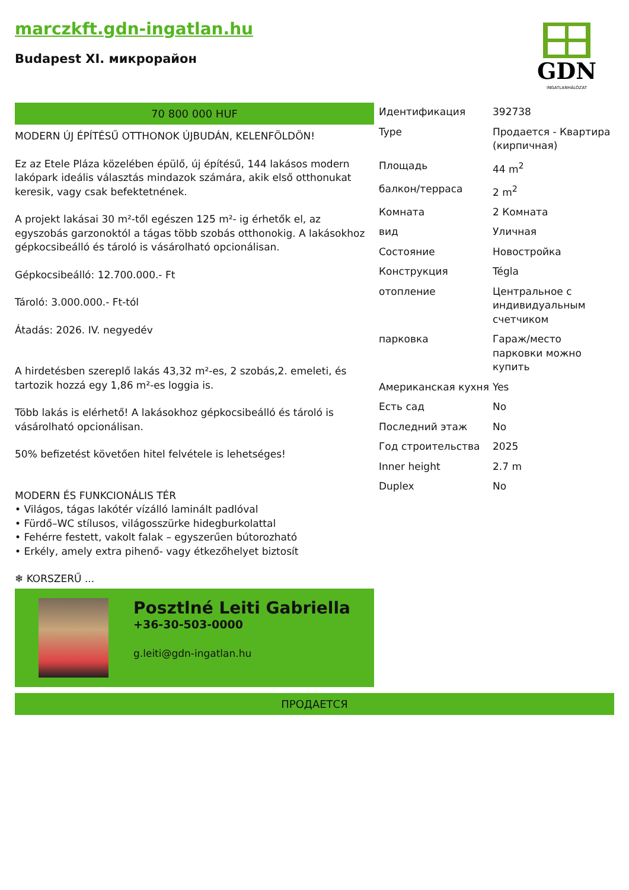marczkft.gdn-ingatlan.hu
Budapest XI. микрорайон
GDN
INGATLANHÁLÓZAT
70 800 000 HUF
MODERN ÚJ ÉPÍTÉSŰ OTTHONOK ÚJBUDÁN, KELENFÖLDÖN!
Ez az Etele Pláza közelében épülő, új építésű, 144 lakásos modern lakópark ideális választás mindazok számára, akik első otthonukat keresik, vagy csak befektetnének.
A projekt lakásai 30 m²-től egészen 125 m²- ig érhetők el, az egyszobás garzonoktól a tágas több szobás otthonokig. A lakásokhoz gépkocsibeálló és tároló is vásárolható opcionálisan.
Gépkocsibeálló: 12.700.000.- Ft
Tároló: 3.000.000.- Ft-tól
Átadás: 2026. IV. negyedév
A hirdetésben szereplő lakás 43,32 m²-es, 2 szobás,2. emeleti, és tartozik hozzá egy 1,86 m²-es loggia is.
Több lakás is elérhető! A lakásokhoz gépkocsibeálló és tároló is vásárolható opcionálisan.
50% befizetést követően hitel felvétele is lehetséges!
MODERN ÉS FUNKCIONÁLIS TÉR
• Világos, tágas lakótér vízálló laminált padlóval
• Fürdő–WC stílusos, világosszürke hidegburkolattal
• Fehérre festett, vakolt falak – egyszerűen bútorozható
• Erkély, amely extra pihenő- vagy étkezőhelyet biztosít
❄ KORSZERŰ ...
Posztlné Leiti Gabriella
+36-30-503-0000
g.leiti@gdn-ingatlan.hu
| Идентификация | 392738 |
| Type | Продается - Квартира (кирпичная) |
| Площадь | 44 m<sup>2</sup> |
| балкон/терраса | 2 m<sup>2</sup> |
| Комната | 2 Комната |
| вид | Уличная |
| Состояние | Новостройка |
| Конструкция | Tégla |
| отопление | Центральное с индивидуальным счетчиком |
| парковка | Гараж/место парковки можно купить |
| Американская кухня | Yes |
| Есть сад | No |
| Последний этаж | No |
| Год строительства | 2025 |
| Inner height | 2.7 m |
| Duplex | No |
ПРОДАЕТСЯ